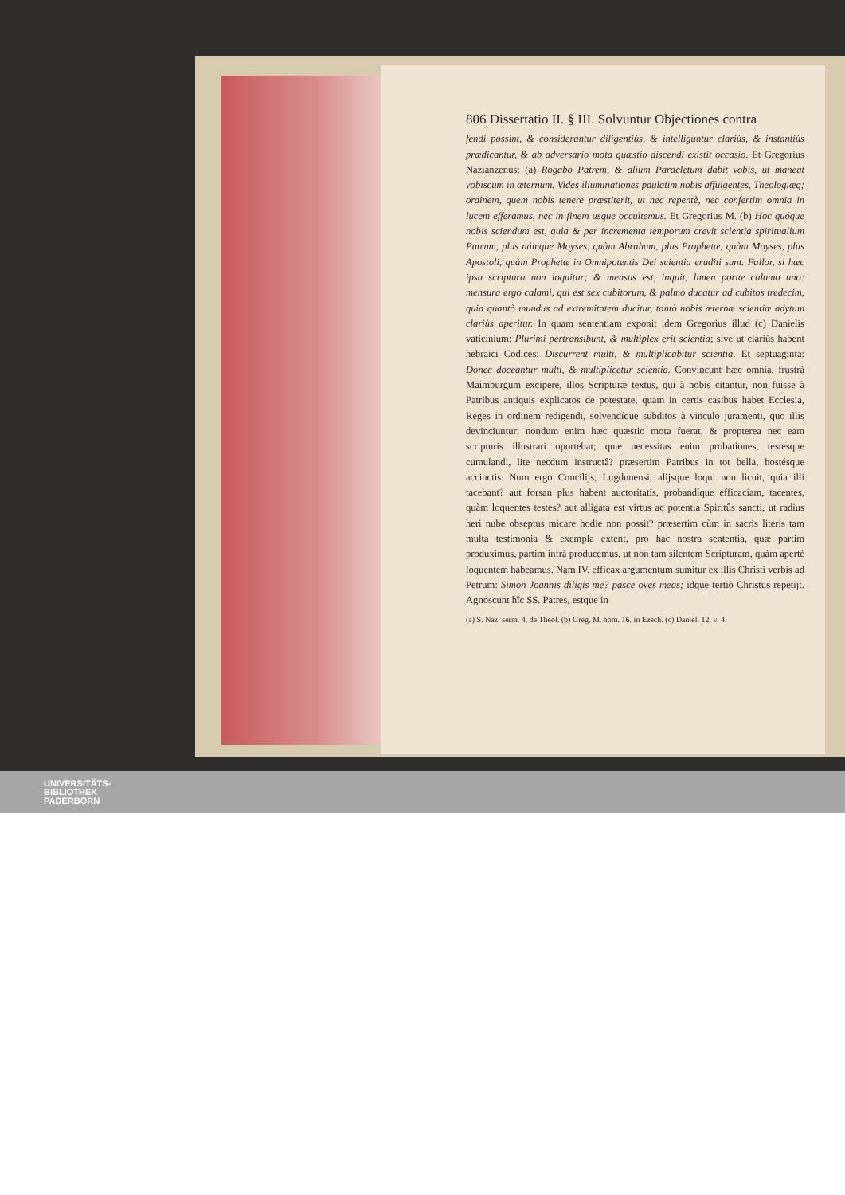806 Dissertatio II. § III. Solvuntur Objectiones contra
fendi possint, & considerantur diligentiùs, & intelliguntur clariùs, & instantiùs prædicantur, & ab adversario mota quæstio discendi existit occasio. Et Gregorius Nazianzenus: (a) Rogabo Patrem, & alium Paracletum dabit vobis, ut maneat vobiscum in æternum. Vides illuminationes paulatim nobis affulgentes, Theologiæq; ordinem, quem nobis tenere præstiterit, ut nec repentè, nec confertim omnia in lucem efferamus, nec in finem usque occultemus. Et Gregorius M. (b) Hoc quóque nobis sciendum est, quia & per incrementa temporum crevit scientia spiritualium Patrum, plus námque Moyses, quàm Abraham, plus Prophetæ, quàm Moyses, plus Apostoli, quàm Prophetæ in Omnipotentis Dei scientia eruditi sunt. Fallor, si hæc ipsa scriptura non loquitur; & mensus est, inquit, limen portæ calamo uno: mensura ergo calami, qui est sex cubitorum, & palmo ducatur ad cubitos tredecim, quia quantò mundus ad extremitatem ducitur, tantò nobis æternæ scientiæ adytum clariùs aperitur. In quam sententiam exponit idem Gregorius illud (c) Danielis vaticinium: Plurimi pertransibunt, & multiplex erit scientia; sive ut clariùs habent hebraici Codices: Discurrent multi, & multiplicabitur scientia. Et septuaginta: Donec doceantur multi, & multiplicetur scientia. Convincunt hæc omnia, frustrà Maimburgum excipere, illos Scripturæ textus, qui à nobis citantur, non fuisse à Patribus antiquis explicatos de potestate, quam in certis casibus habet Ecclesia, Reges in ordinem redigendi, solvendíque subditos à vinculo juramenti, quo illis devinciuntur: nondum enim hæc quæstio mota fuerat, & propterea nec eam scripturis illustrari oportebat; quæ necessitas enim probationes, testesque cumulandi, lite necdum instructâ? præsertim Patribus in tot bella, hostésque accinctis. Num ergo Concilijs, Lugdunensi, alijsque loqui non licuit, quia illi tacebant? aut forsan plus habent auctoritatis, probandíque efficaciam, tacentes, quàm loquentes testes? aut alligata est virtus ac potentia Spiritûs sancti, ut radius heri nube obseptus micare hodie non possit? præsertim cùm in sacris literis tam multa testimonia & exempla extent, pro hac nostra sententia, quæ partim produximus, partim infrà producemus, ut non tam silentem Scripturam, quàm apertè loquentem habeamus. Nam IV. efficax argumentum sumitur ex illis Christi verbis ad Petrum: Simon Joannis diligis me? pasce oves meas; idque tertiò Christus repetijt. Agnoscunt hîc SS. Patres, estque in
(a) S. Naz. serm. 4. de Theol. (b) Greg. M. hom. 16. in Ezech. (c) Daniel. 12. v. 4.
UNIVERSITÄTS-
BIBLIOTHEK
PADERBORN